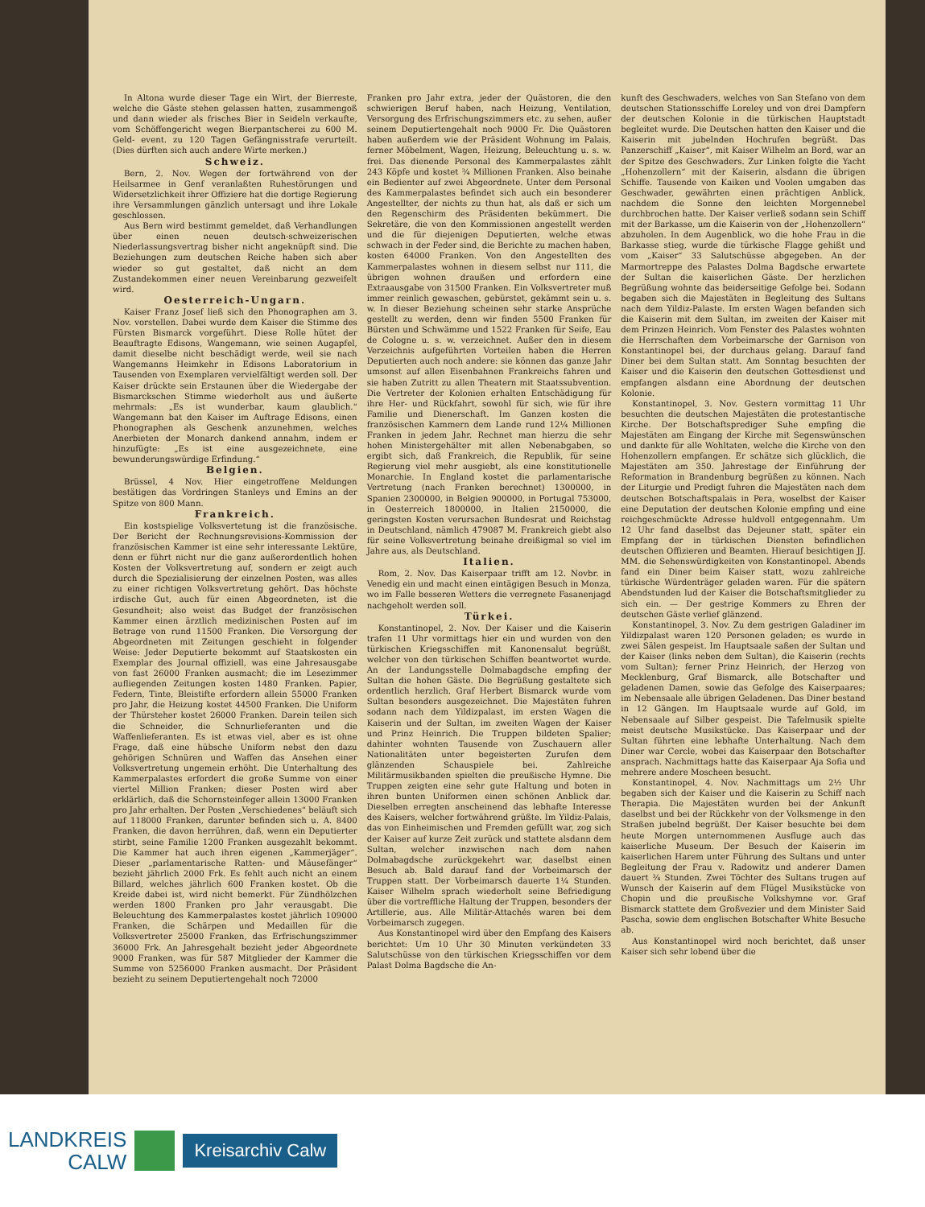In Altona wurde dieser Tage ein Wirt, der Bierreste, welche die Gäste stehen gelassen hatten, zusammengoß und dann wieder als frisches Bier in Seideln verkaufte, vom Schöffengericht wegen Bierpantscherei zu 600 M. Geld- event. zu 120 Tagen Gefängnisstrafe verurteilt. (Dies dürften sich auch andere Wirte merken.)
Schweiz.
Bern, 2. Nov. Wegen der fortwährend von der Heilsarmee in Genf veranlaßten Ruhestörungen und Widersetzlichkeit ihrer Offiziere hat die dortige Regierung ihre Versammlungen gänzlich untersagt und ihre Lokale geschlossen.
Aus Bern wird bestimmt gemeldet, daß Verhandlungen über einen neuen deutsch-schweizerischen Niederlassungsvertrag bisher nicht angeknüpft sind. Die Beziehungen zum deutschen Reiche haben sich aber wieder so gut gestaltet, daß nicht an dem Zustandekommen einer neuen Vereinbarung gezweifelt wird.
Oesterreich-Ungarn.
Kaiser Franz Josef ließ sich den Phonographen am 3. Nov. vorstellen. Dabei wurde dem Kaiser die Stimme des Fürsten Bismarck vorgeführt. Diese Rolle hütet der Beauftragte Edisons, Wangemann, wie seinen Augapfel, damit dieselbe nicht beschädigt werde, weil sie nach Wangemanns Heimkehr in Edisons Laboratorium in Tausenden von Exemplaren vervielfältigt werden soll. Der Kaiser drückte sein Erstaunen über die Wiedergabe der Bismarckschen Stimme wiederholt aus und äußerte mehrmals: „Es ist wunderbar, kaum glaublich.“ Wangemann bat den Kaiser im Auftrage Edisons, einen Phonographen als Geschenk anzunehmen, welches Anerbieten der Monarch dankend annahm, indem er hinzufügte: „Es ist eine ausgezeichnete, eine bewunderungswürdige Erfindung.“
Belgien.
Brüssel, 4 Nov. Hier eingetroffene Meldungen bestätigen das Vordringen Stanleys und Emins an der Spitze von 800 Mann.
Frankreich.
Ein kostspielige Volksvertetung ist die französische. Der Bericht der Rechnungsrevisions-Kommission der französischen Kammer ist eine sehr interessante Lektüre, denn er führt nicht nur die ganz außerordentlich hohen Kosten der Volksvertretung auf, sondern er zeigt auch durch die Spezialisierung der einzelnen Posten, was alles zu einer richtigen Volksvertretung gehört. Das höchste irdische Gut, auch für einen Abgeordneten, ist die Gesundheit; also weist das Budget der französischen Kammer einen ärztlich medizinischen Posten auf im Betrage von rund 11500 Franken. Die Versorgung der Abgeordneten mit Zeitungen geschieht in folgender Weise: Jeder Deputierte bekommt auf Staatskosten ein Exemplar des Journal offiziell, was eine Jahresausgabe von fast 26000 Franken ausmacht; die im Lesezimmer aufliegenden Zeitungen kosten 1480 Franken. Papier, Federn, Tinte, Bleistifte erfordern allein 55000 Franken pro Jahr, die Heizung kostet 44500 Franken. Die Uniform der Thürsteher kostet 26000 Franken. Darein teilen sich die Schneider, die Schnurlieferanten und die Waffenlieferanten. Es ist etwas viel, aber es ist ohne Frage, daß eine hübsche Uniform nebst den dazu gehörigen Schnüren und Waffen das Ansehen einer Volksvertretung ungemein erhöht. Die Unterhaltung des Kammerpalastes erfordert die große Summe von einer viertel Million Franken; dieser Posten wird aber erklärlich, daß die Schornsteinfeger allein 13000 Franken pro Jahr erhalten. Der Posten „Verschiedenes“ beläuft sich auf 118000 Franken, darunter befinden sich u. A. 8400 Franken, die davon herrühren, daß, wenn ein Deputierter stirbt, seine Familie 1200 Franken ausgezahlt bekommt. Die Kammer hat auch ihren eigenen „Kammerjäger“. Dieser „parlamentarische Ratten- und Mäusefänger“ bezieht jährlich 2000 Frk. Es fehlt auch nicht an einem Billard, welches jährlich 600 Franken kostet. Ob die Kreide dabei ist, wird nicht bemerkt. Für Zündhölzchen werden 1800 Franken pro Jahr verausgabt. Die Beleuchtung des Kammerpalastes kostet jährlich 109000 Franken, die Schärpen und Medaillen für die Volksvertreter 25000 Franken, das Erfrischungszimmer 36000 Frk. An Jahresgehalt bezieht jeder Abgeordnete 9000 Franken, was für 587 Mitglieder der Kammer die Summe von 5256000 Franken ausmacht. Der Präsident bezieht zu seinem Deputiertengehalt noch 72000
Franken pro Jahr extra, jeder der Quästoren, die den schwierigen Beruf haben, nach Heizung, Ventilation, Versorgung des Erfrischungszimmers etc. zu sehen, außer seinem Deputiertengehalt noch 9000 Fr. Die Quästoren haben außerdem wie der Präsident Wohnung im Palais, ferner Möbelment, Wagen, Heizung, Beleuchtung u. s. w. frei. Das dienende Personal des Kammerpalastes zählt 243 Köpfe und kostet ¾ Millionen Franken. Also beinahe ein Bedienter auf zwei Abgeordnete. Unter dem Personal des Kammerpalastes befindet sich auch ein besonderer Angestellter, der nichts zu thun hat, als daß er sich um den Regenschirm des Präsidenten bekümmert. Die Sekretäre, die von den Kommissionen angestellt werden und die für diejenigen Deputierten, welche etwas schwach in der Feder sind, die Berichte zu machen haben, kosten 64000 Franken. Von den Angestellten des Kammerpalastes wohnen in diesem selbst nur 111, die übrigen wohnen draußen und erfordern eine Extraausgabe von 31500 Franken. Ein Volksvertreter muß immer reinlich gewaschen, gebürstet, gekämmt sein u. s. w. In dieser Beziehung scheinen sehr starke Ansprüche gestellt zu werden, denn wir finden 5500 Franken für Bürsten und Schwämme und 1522 Franken für Seife, Eau de Cologne u. s. w. verzeichnet. Außer den in diesem Verzeichnis aufgeführten Vorteilen haben die Herren Deputierten auch noch andere: sie können das ganze Jahr umsonst auf allen Eisenbahnen Frankreichs fahren und sie haben Zutritt zu allen Theatern mit Staatssubvention. Die Vertreter der Kolonien erhalten Entschädigung für ihre Her- und Rückfahrt, sowohl für sich, wie für ihre Familie und Dienerschaft. Im Ganzen kosten die französischen Kammern dem Lande rund 12¼ Millionen Franken in jedem Jahr. Rechnet man hierzu die sehr hohen Ministergehälter mit allen Nebenabgaben, so ergibt sich, daß Frankreich, die Republik, für seine Regierung viel mehr ausgiebt, als eine konstitutionelle Monarchie. In England kostet die parlamentarische Vertretung (nach Franken berechnet) 1300000, in Spanien 2300000, in Belgien 900000, in Portugal 753000, in Oesterreich 1800000, in Italien 2150000, die geringsten Kosten verursachen Bundesrat und Reichstag in Deutschland, nämlich 479087 M. Frankreich giebt also für seine Volksvertretung beinahe dreißigmal so viel im Jahre aus, als Deutschland.
Italien.
Rom, 2. Nov. Das Kaiserpaar trifft am 12. Novbr. in Venedig ein und macht einen eintägigen Besuch in Monza, wo im Falle besseren Wetters die verregnete Fasanenjagd nachgeholt werden soll.
Türkei.
Konstantinopel, 2. Nov. Der Kaiser und die Kaiserin trafen 11 Uhr vormittags hier ein und wurden von den türkischen Kriegsschiffen mit Kanonensalut begrüßt, welcher von den türkischen Schiffen beantwortet wurde. An der Landungsstelle Dolmabagdsche empfing der Sultan die hohen Gäste. Die Begrüßung gestaltete sich ordentlich herzlich. Graf Herbert Bismarck wurde vom Sultan besonders ausgezeichnet. Die Majestäten fuhren sodann nach dem Yildizpalast, im ersten Wagen die Kaiserin und der Sultan, im zweiten Wagen der Kaiser und Prinz Heinrich. Die Truppen bildeten Spalier; dahinter wohnten Tausende von Zuschauern aller Nationalitäten unter begeisterten Zurufen dem glänzenden Schauspiele bei. Zahlreiche Militärmusikbanden spielten die preußische Hymne. Die Truppen zeigten eine sehr gute Haltung und boten in ihren bunten Uniformen einen schönen Anblick dar. Dieselben erregten anscheinend das lebhafte Interesse des Kaisers, welcher fortwährend grüßte. Im Yildiz-Palais, das von Einheimischen und Fremden gefüllt war, zog sich der Kaiser auf kurze Zeit zurück und stattete alsdann dem Sultan, welcher inzwischen nach dem nahen Dolmabagdsche zurückgekehrt war, daselbst einen Besuch ab. Bald darauf fand der Vorbeimarsch der Truppen statt. Der Vorbeimarsch dauerte 1¼ Stunden. Kaiser Wilhelm sprach wiederholt seine Befriedigung über die vortreffliche Haltung der Truppen, besonders der Artillerie, aus. Alle Militär-Attachés waren bei dem Vorbeimarsch zugegen.
Aus Konstantinopel wird über den Empfang des Kaisers berichtet: Um 10 Uhr 30 Minuten verkündeten 33 Salutschüsse von den türkischen Kriegsschiffen vor dem Palast Dolma Bagdsche die An-
kunft des Geschwaders, welches von San Stefano von dem deutschen Stationsschiffe Loreley und von drei Dampfern der deutschen Kolonie in die türkischen Hauptstadt begleitet wurde. Die Deutschen hatten den Kaiser und die Kaiserin mit jubelnden Hochrufen begrüßt. Das Panzerschiff „Kaiser“, mit Kaiser Wilhelm an Bord, war an der Spitze des Geschwaders. Zur Linken folgte die Yacht „Hohenzollern“ mit der Kaiserin, alsdann die übrigen Schiffe. Tausende von Kaiken und Voolen umgaben das Geschwader, gewährten einen prächtigen Anblick, nachdem die Sonne den leichten Morgennebel durchbrochen hatte. Der Kaiser verließ sodann sein Schiff mit der Barkasse, um die Kaiserin von der „Hohenzollern“ abzuholen. In dem Augenblick, wo die hohe Frau in die Barkasse stieg, wurde die türkische Flagge gehißt und vom „Kaiser“ 33 Salutschüsse abgegeben. An der Marmortreppe des Palastes Dolma Bagdsche erwartete der Sultan die kaiserlichen Gäste. Der herzlichen Begrüßung wohnte das beiderseitige Gefolge bei. Sodann begaben sich die Majestäten in Begleitung des Sultans nach dem Yildiz-Palaste. Im ersten Wagen befanden sich die Kaiserin mit dem Sultan, im zweiten der Kaiser mit dem Prinzen Heinrich. Vom Fenster des Palastes wohnten die Herrschaften dem Vorbeimarsche der Garnison von Konstantinopel bei, der durchaus gelang. Darauf fand Diner bei dem Sultan statt. Am Sonntag besuchten der Kaiser und die Kaiserin den deutschen Gottesdienst und empfangen alsdann eine Abordnung der deutschen Kolonie.
Konstantinopel, 3. Nov. Gestern vormittag 11 Uhr besuchten die deutschen Majestäten die protestantische Kirche. Der Botschaftsprediger Suhe empfing die Majestäten am Eingang der Kirche mit Segenswünschen und dankte für alle Wohltaten, welche die Kirche von den Hohenzollern empfangen. Er schätze sich glücklich, die Majestäten am 350. Jahrestage der Einführung der Reformation in Brandenburg begrüßen zu können. Nach der Liturgie und Predigt fuhren die Majestäten nach dem deutschen Botschaftspalais in Pera, woselbst der Kaiser eine Deputation der deutschen Kolonie empfing und eine reichgeschmückte Adresse huldvoll entgegennahm. Um 12 Uhr fand daselbst das Dejeuner statt, später ein Empfang der in türkischen Diensten befindlichen deutschen Offizieren und Beamten. Hierauf besichtigen JJ. MM. die Sehenswürdigkeiten von Konstantinopel. Abends fand ein Diner beim Kaiser statt, wozu zahlreiche türkische Würdenträger geladen waren. Für die spätern Abendstunden lud der Kaiser die Botschaftsmitglieder zu sich ein. — Der gestrige Kommers zu Ehren der deutschen Gäste verlief glänzend.
Konstantinopel, 3. Nov. Zu dem gestrigen Galadiner im Yildizpalast waren 120 Personen geladen; es wurde in zwei Sälen gespeist. Im Hauptsaale saßen der Sultan und der Kaiser (links neben dem Sultan), die Kaiserin (rechts vom Sultan); ferner Prinz Heinrich, der Herzog von Mecklenburg, Graf Bismarck, alle Botschafter und geladenen Damen, sowie das Gefolge des Kaiserpaares; im Nebensaale alle übrigen Geladenen. Das Diner bestand in 12 Gängen. Im Hauptsaale wurde auf Gold, im Nebensaale auf Silber gespeist. Die Tafelmusik spielte meist deutsche Musikstücke. Das Kaiserpaar und der Sultan führten eine lebhafte Unterhaltung. Nach dem Diner war Cercle, wobei das Kaiserpaar den Botschafter ansprach. Nachmittags hatte das Kaiserpaar Aja Sofia und mehrere andere Moscheen besucht.
Konstantinopel, 4. Nov. Nachmittags um 2½ Uhr begaben sich der Kaiser und die Kaiserin zu Schiff nach Therapia. Die Majestäten wurden bei der Ankunft daselbst und bei der Rückkehr von der Volksmenge in den Straßen jubelnd begrüßt. Der Kaiser besuchte bei dem heute Morgen unternommenen Ausfluge auch das kaiserliche Museum. Der Besuch der Kaiserin im kaiserlichen Harem unter Führung des Sultans und unter Begleitung der Frau v. Radowitz und anderer Damen dauert ¾ Stunden. Zwei Töchter des Sultans trugen auf Wunsch der Kaiserin auf dem Flügel Musikstücke von Chopin und die preußische Volkshymne vor. Graf Bismarck stattete dem Großvezier und dem Minister Said Pascha, sowie dem englischen Botschafter White Besuche ab.
Aus Konstantinopel wird noch berichtet, daß unser Kaiser sich sehr lobend über die
LANDKREIS
CALW
Kreisarchiv Calw